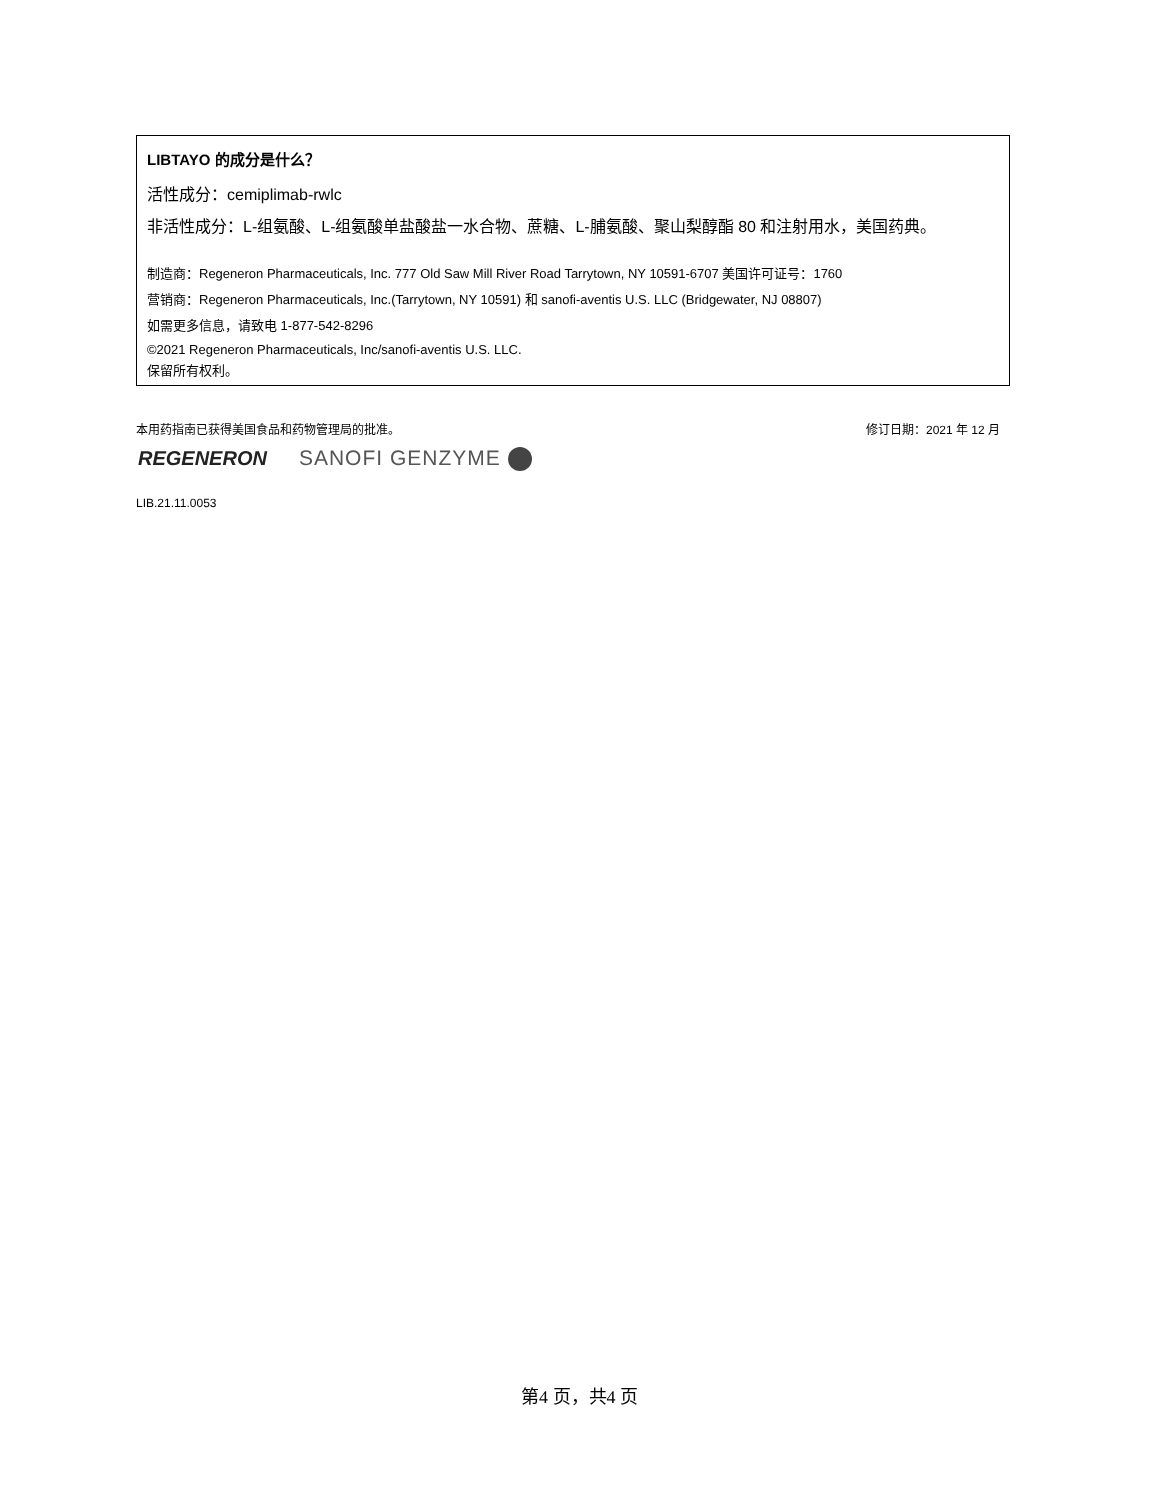LIBTAYO 的成分是什么？
活性成分：cemiplimab-rwlc
非活性成分：L-组氨酸、L-组氨酸单盐酸盐一水合物、蔗糖、L-脯氨酸、聚山梨醇酯 80 和注射用水，美国药典。
制造商：Regeneron Pharmaceuticals, Inc. 777 Old Saw Mill River Road Tarrytown, NY 10591-6707 美国许可证号：1760
营销商：Regeneron Pharmaceuticals, Inc.(Tarrytown, NY 10591) 和 sanofi-aventis U.S. LLC (Bridgewater, NJ 08807)
如需更多信息，请致电 1-877-542-8296
©2021 Regeneron Pharmaceuticals, Inc/sanofi-aventis U.S. LLC.
保留所有权利。
本用药指南已获得美国食品和药物管理局的批准。 修订日期：2021 年 12 月
REGENERON SANOFI GENZYME
LIB.21.11.0053
第4 页，共4 页